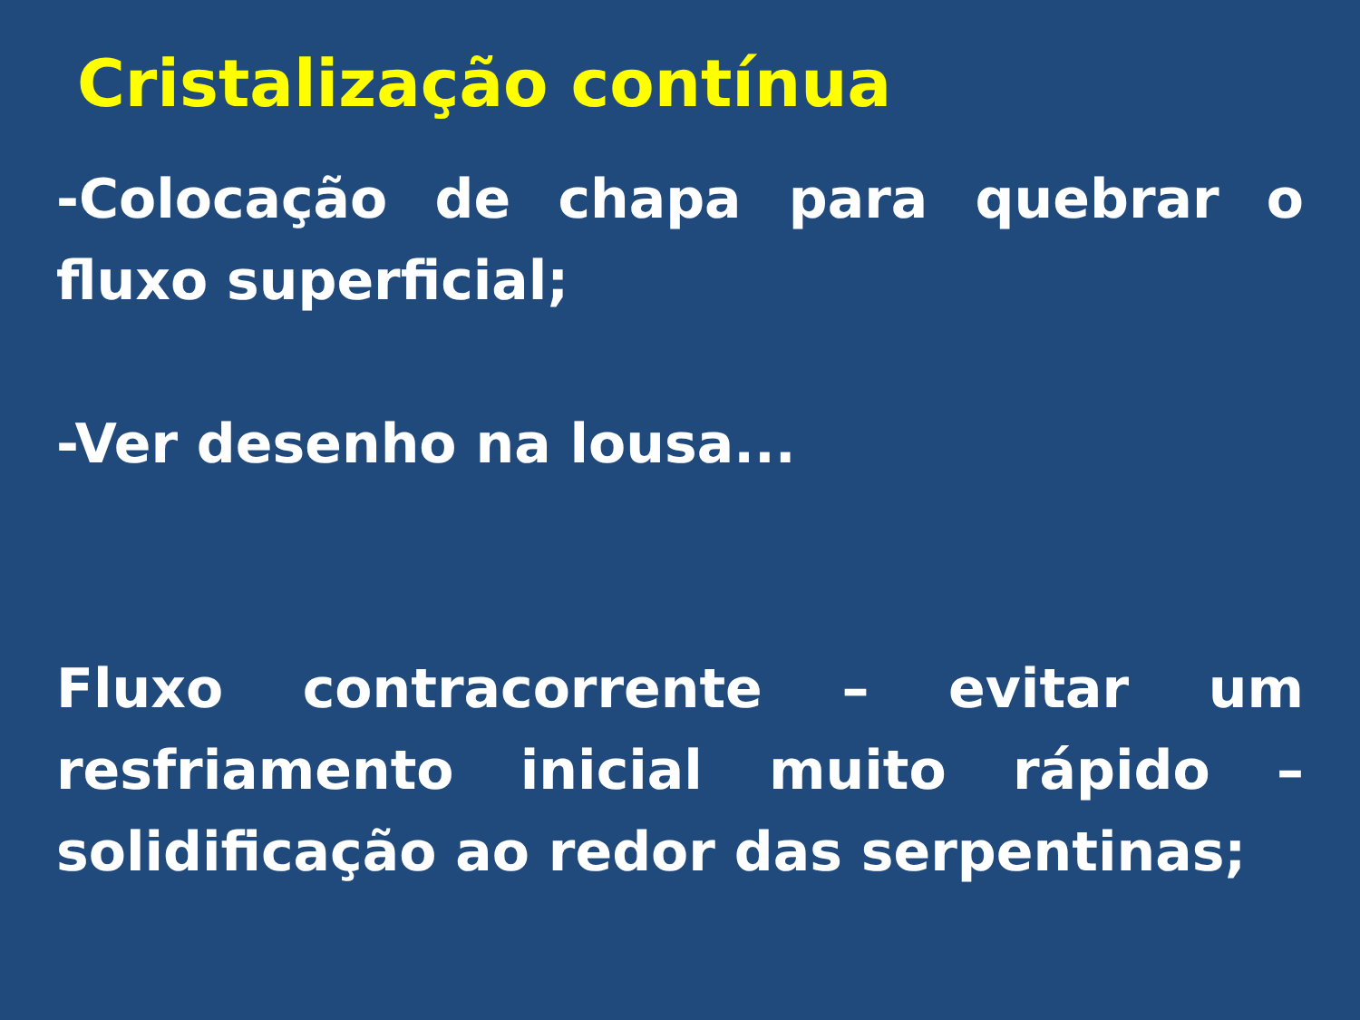Cristalização contínua
-Colocação de chapa para quebrar o fluxo superficial;
-Ver desenho na lousa...
Fluxo contracorrente – evitar um resfriamento inicial muito rápido – solidificação ao redor das serpentinas;